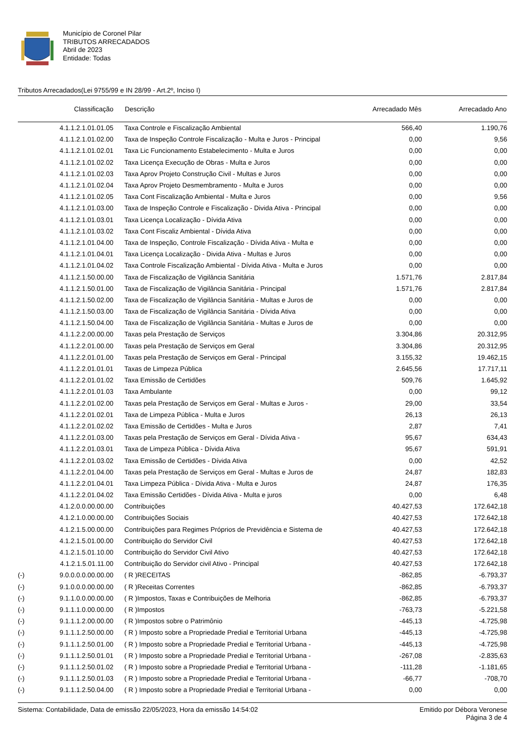Município de Coronel Pilar
TRIBUTOS ARRECADADOS
Abril de 2023
Entidade: Todas
Tributos Arrecadados(Lei 9755/99 e IN 28/99 - Art.2º, Inciso I)
| | Classificação | Descrição | Arrecadado Mês | Arrecadado Ano |
| --- | --- | --- | --- | --- |
| | 4.1.1.2.1.01.01.05 | Taxa Controle e Fiscalização Ambiental | 566,40 | 1.190,76 |
| | 4.1.1.2.1.01.02.00 | Taxa de Inspeção Controle Fiscalização - Multa e Juros - Principal | 0,00 | 9,56 |
| | 4.1.1.2.1.01.02.01 | Taxa Lic Funcionamento Estabelecimento - Multa e Juros | 0,00 | 0,00 |
| | 4.1.1.2.1.01.02.02 | Taxa Licença Execução de Obras - Multa e Juros | 0,00 | 0,00 |
| | 4.1.1.2.1.01.02.03 | Taxa Aprov Projeto Construção Civil - Multas e Juros | 0,00 | 0,00 |
| | 4.1.1.2.1.01.02.04 | Taxa Aprov Projeto Desmembramento - Multa e Juros | 0,00 | 0,00 |
| | 4.1.1.2.1.01.02.05 | Taxa Cont Fiscalização Ambiental - Multa e Juros | 0,00 | 9,56 |
| | 4.1.1.2.1.01.03.00 | Taxa de Inspeção Controle e Fiscalização - Divida Ativa - Principal | 0,00 | 0,00 |
| | 4.1.1.2.1.01.03.01 | Taxa Licença Localização - Dívida Ativa | 0,00 | 0,00 |
| | 4.1.1.2.1.01.03.02 | Taxa Cont Fiscaliz Ambiental - Dívida Ativa | 0,00 | 0,00 |
| | 4.1.1.2.1.01.04.00 | Taxa de Inspeção, Controle Fiscalização - Dívida Ativa - Multa e | 0,00 | 0,00 |
| | 4.1.1.2.1.01.04.01 | Taxa Licença Localização - Divida Ativa - Multas e Juros | 0,00 | 0,00 |
| | 4.1.1.2.1.01.04.02 | Taxa Controle Fiscalização Ambiental - Dívida Ativa - Multa e Juros | 0,00 | 0,00 |
| | 4.1.1.2.1.50.00.00 | Taxa de Fiscalização de Vigilância Sanitária | 1.571,76 | 2.817,84 |
| | 4.1.1.2.1.50.01.00 | Taxa de Fiscalização de Vigilância Sanitária - Principal | 1.571,76 | 2.817,84 |
| | 4.1.1.2.1.50.02.00 | Taxa de Fiscalização de Vigilância Sanitária - Multas e Juros de | 0,00 | 0,00 |
| | 4.1.1.2.1.50.03.00 | Taxa de Fiscalização de Vigilância Sanitária - Dívida Ativa | 0,00 | 0,00 |
| | 4.1.1.2.1.50.04.00 | Taxa de Fiscalização de Vigilância Sanitária - Multas e Juros de | 0,00 | 0,00 |
| | 4.1.1.2.2.00.00.00 | Taxas pela Prestação de Serviços | 3.304,86 | 20.312,95 |
| | 4.1.1.2.2.01.00.00 | Taxas pela Prestação de Serviços em Geral | 3.304,86 | 20.312,95 |
| | 4.1.1.2.2.01.01.00 | Taxas pela Prestação de Serviços em Geral - Principal | 3.155,32 | 19.462,15 |
| | 4.1.1.2.2.01.01.01 | Taxas de Limpeza Pública | 2.645,56 | 17.717,11 |
| | 4.1.1.2.2.01.01.02 | Taxa Emissão de Certidões | 509,76 | 1.645,92 |
| | 4.1.1.2.2.01.01.03 | Taxa Ambulante | 0,00 | 99,12 |
| | 4.1.1.2.2.01.02.00 | Taxas pela Prestação de Serviços em Geral - Multas e Juros - | 29,00 | 33,54 |
| | 4.1.1.2.2.01.02.01 | Taxa de Limpeza Pública - Multa e Juros | 26,13 | 26,13 |
| | 4.1.1.2.2.01.02.02 | Taxa Emissão de Certidões - Multa e Juros | 2,87 | 7,41 |
| | 4.1.1.2.2.01.03.00 | Taxas pela Prestação de Serviços em Geral - Dívida Ativa - | 95,67 | 634,43 |
| | 4.1.1.2.2.01.03.01 | Taxa de Limpeza Pública - Dívida Ativa | 95,67 | 591,91 |
| | 4.1.1.2.2.01.03.02 | Taxa Emissão de Certidões - Dívida Ativa | 0,00 | 42,52 |
| | 4.1.1.2.2.01.04.00 | Taxas pela Prestação de Serviços em Geral - Multas e Juros de | 24,87 | 182,83 |
| | 4.1.1.2.2.01.04.01 | Taxa Limpeza Pública - Dívida Ativa - Multa e Juros | 24,87 | 176,35 |
| | 4.1.1.2.2.01.04.02 | Taxa Emissão Certidões - Dívida Ativa - Multa e juros | 0,00 | 6,48 |
| | 4.1.2.0.0.00.00.00 | Contribuições | 40.427,53 | 172.642,18 |
| | 4.1.2.1.0.00.00.00 | Contribuições Sociais | 40.427,53 | 172.642,18 |
| | 4.1.2.1.5.00.00.00 | Contribuições para Regimes Próprios de Previdência e Sistema de | 40.427,53 | 172.642,18 |
| | 4.1.2.1.5.01.00.00 | Contribuição do Servidor Civil | 40.427,53 | 172.642,18 |
| | 4.1.2.1.5.01.10.00 | Contribuição do Servidor Civil Ativo | 40.427,53 | 172.642,18 |
| | 4.1.2.1.5.01.11.00 | Contribuição do Servidor civil Ativo - Principal | 40.427,53 | 172.642,18 |
| (-) | 9.0.0.0.0.00.00.00 | ( R )RECEITAS | -862,85 | -6.793,37 |
| (-) | 9.1.0.0.0.00.00.00 | ( R )Receitas Correntes | -862,85 | -6.793,37 |
| (-) | 9.1.1.0.0.00.00.00 | ( R )Impostos, Taxas e Contribuições de Melhoria | -862,85 | -6.793,37 |
| (-) | 9.1.1.1.0.00.00.00 | ( R )Impostos | -763,73 | -5.221,58 |
| (-) | 9.1.1.1.2.00.00.00 | ( R )Impostos sobre o Patrimônio | -445,13 | -4.725,98 |
| (-) | 9.1.1.1.2.50.00.00 | ( R ) Imposto sobre a Propriedade Predial e Territorial Urbana | -445,13 | -4.725,98 |
| (-) | 9.1.1.1.2.50.01.00 | ( R ) Imposto sobre a Propriedade Predial e Territorial Urbana - | -445,13 | -4.725,98 |
| (-) | 9.1.1.1.2.50.01.01 | ( R ) Imposto sobre a Propriedade Predial e Territorial Urbana - | -267,08 | -2.835,63 |
| (-) | 9.1.1.1.2.50.01.02 | ( R ) Imposto sobre a Propriedade Predial e Territorial Urbana - | -111,28 | -1.181,65 |
| (-) | 9.1.1.1.2.50.01.03 | ( R ) Imposto sobre a Propriedade Predial e Territorial Urbana - | -66,77 | -708,70 |
| (-) | 9.1.1.1.2.50.04.00 | ( R ) Imposto sobre a Propriedade Predial e Territorial Urbana - | 0,00 | 0,00 |
Sistema: Contabilidade, Data de emissão 22/05/2023, Hora da emissão 14:54:02
Emitido por Débora Veronese
Página 3 de 4